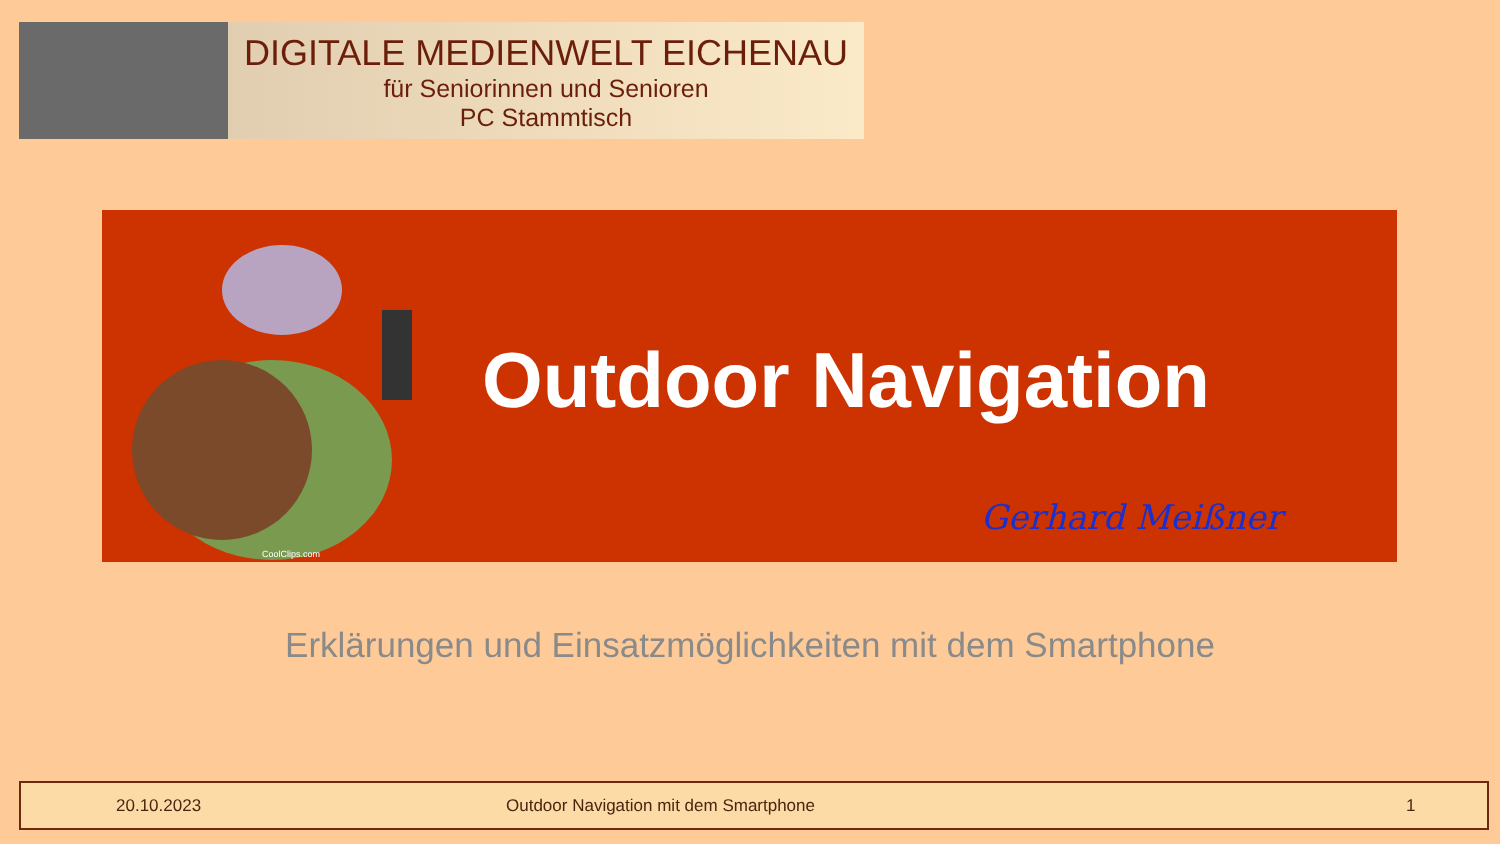DIGITALE MEDIENWELT EICHENAU
für Seniorinnen und Senioren
PC Stammtisch
CoolClips.com
Outdoor Navigation
Gerhard Meißner
Erklärungen und Einsatzmöglichkeiten mit dem Smartphone
20.10.2023 Outdoor Navigation mit dem Smartphone 1